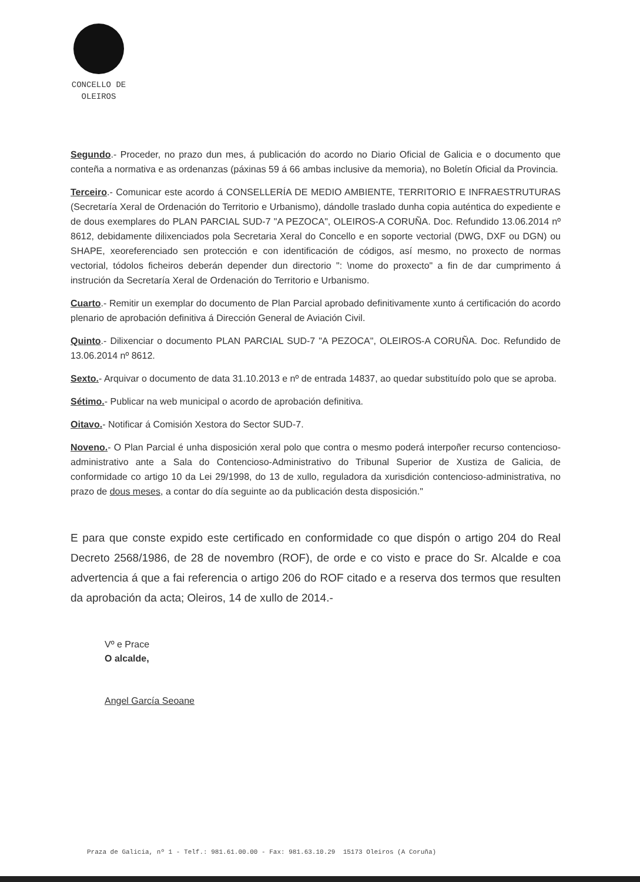CONCELLO DE
OLEIROS
Segundo.- Proceder, no prazo dun mes, á publicación do acordo no Diario Oficial de Galicia e o documento que conteña a normativa e as ordenanzas (páxinas 59 á 66 ambas inclusive da memoria), no Boletín Oficial da Provincia.
Terceiro.- Comunicar este acordo á CONSELLERÍA DE MEDIO AMBIENTE, TERRITORIO E INFRAESTRUTURAS (Secretaría Xeral de Ordenación do Territorio e Urbanismo), dándolle traslado dunha copia auténtica do expediente e de dous exemplares do PLAN PARCIAL SUD-7 "A PEZOCA", OLEIROS-A CORUÑA. Doc. Refundido 13.06.2014 nº 8612, debidamente dilixenciados pola Secretaria Xeral do Concello e en soporte vectorial (DWG, DXF ou DGN) ou SHAPE, xeoreferenciado sen protección e con identificación de códigos, así mesmo, no proxecto de normas vectorial, tódolos ficheiros deberán depender dun directorio ": \nome do proxecto" a fin de dar cumprimento á instrución da Secretaría Xeral de Ordenación do Territorio e Urbanismo.
Cuarto.- Remitir un exemplar do documento de Plan Parcial aprobado definitivamente xunto á certificación do acordo plenario de aprobación definitiva á Dirección General de Aviación Civil.
Quinto.- Dilixenciar o documento PLAN PARCIAL SUD-7 "A PEZOCA", OLEIROS-A CORUÑA. Doc. Refundido de 13.06.2014 nº 8612.
Sexto.- Arquivar o documento de data 31.10.2013 e nº de entrada 14837, ao quedar substituído polo que se aproba.
Sétimo.- Publicar na web municipal o acordo de aprobación definitiva.
Oitavo.- Notificar á Comisión Xestora do Sector SUD-7.
Noveno.- O Plan Parcial é unha disposición xeral polo que contra o mesmo poderá interpoñer recurso contencioso-administrativo ante a Sala do Contencioso-Administrativo do Tribunal Superior de Xustiza de Galicia, de conformidade co artigo 10 da Lei 29/1998, do 13 de xullo, reguladora da xurisdición contencioso-administrativa, no prazo de dous meses, a contar do día seguinte ao da publicación desta disposición."
E para que conste expido este certificado en conformidade co que dispón o artigo 204 do Real Decreto 2568/1986, de 28 de novembro (ROF), de orde e co visto e prace do Sr. Alcalde e coa advertencia á que a fai referencia o artigo 206 do ROF citado e a reserva dos termos que resulten da aprobación da acta; Oleiros, 14 de xullo de 2014.-
Vº e Prace
O alcalde,
Angel García Seoane
Praza de Galicia, nº 1 - Telf.: 981.61.00.00 - Fax: 981.63.10.29 15173 Oleiros (A Coruña)